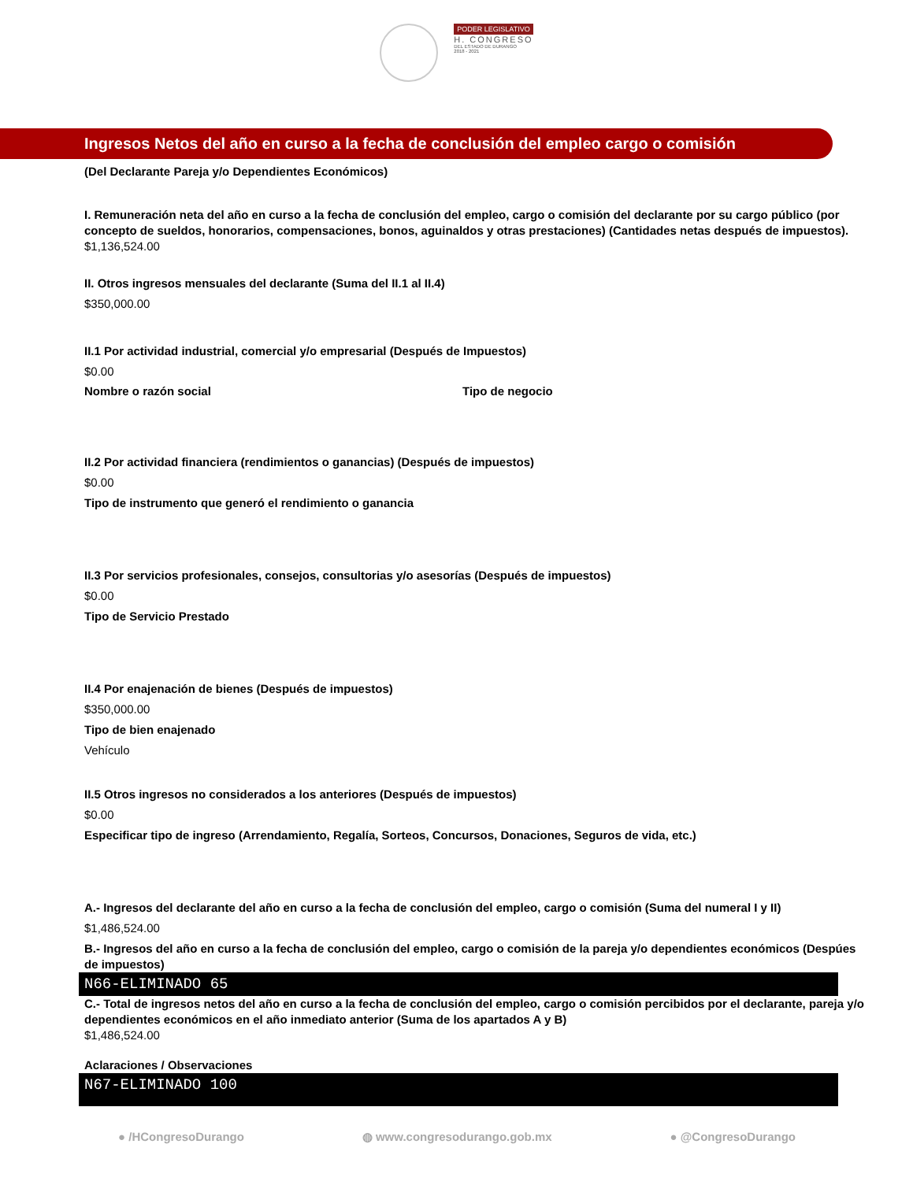PODER LEGISLATIVO
H. CONGRESO
DEL ESTADO DE DURANGO
2018 - 2021
Ingresos Netos del año en curso a la fecha de conclusión del empleo cargo o comisión
(Del Declarante Pareja y/o Dependientes Económicos)
I. Remuneración neta del año en curso a la fecha de conclusión del empleo, cargo o comisión del declarante por su cargo público (por concepto de sueldos, honorarios, compensaciones, bonos, aguinaldos y otras prestaciones) (Cantidades netas después de impuestos).
$1,136,524.00
II. Otros ingresos mensuales del declarante (Suma del II.1 al II.4)
$350,000.00
II.1 Por actividad industrial, comercial y/o empresarial (Después de Impuestos)
$0.00
Nombre o razón social Tipo de negocio
II.2 Por actividad financiera (rendimientos o ganancias) (Después de impuestos)
$0.00
Tipo de instrumento que generó el rendimiento o ganancia
II.3 Por servicios profesionales, consejos, consultorias y/o asesorías (Después de impuestos)
$0.00
Tipo de Servicio Prestado
II.4 Por enajenación de bienes (Después de impuestos)
$350,000.00
Tipo de bien enajenado
Vehículo
II.5 Otros ingresos no considerados a los anteriores (Después de impuestos)
$0.00
Especificar tipo de ingreso (Arrendamiento, Regalía, Sorteos, Concursos, Donaciones, Seguros de vida, etc.)
A.- Ingresos del declarante del año en curso a la fecha de conclusión del empleo, cargo o comisión (Suma del numeral I y II)
$1,486,524.00
B.- Ingresos del año en curso a la fecha de conclusión del empleo, cargo o comisión de la pareja y/o dependientes económicos (Despúes de impuestos)
N66-ELIMINADO 65
C.- Total de ingresos netos del año en curso a la fecha de conclusión del empleo, cargo o comisión percibidos por el declarante, pareja y/o dependientes económicos en el año inmediato anterior (Suma de los apartados A y B)
$1,486,524.00
Aclaraciones / Observaciones
N67-ELIMINADO 100
● /HCongresoDurango ◍ www.congresodurango.gob.mx ● @CongresoDurango